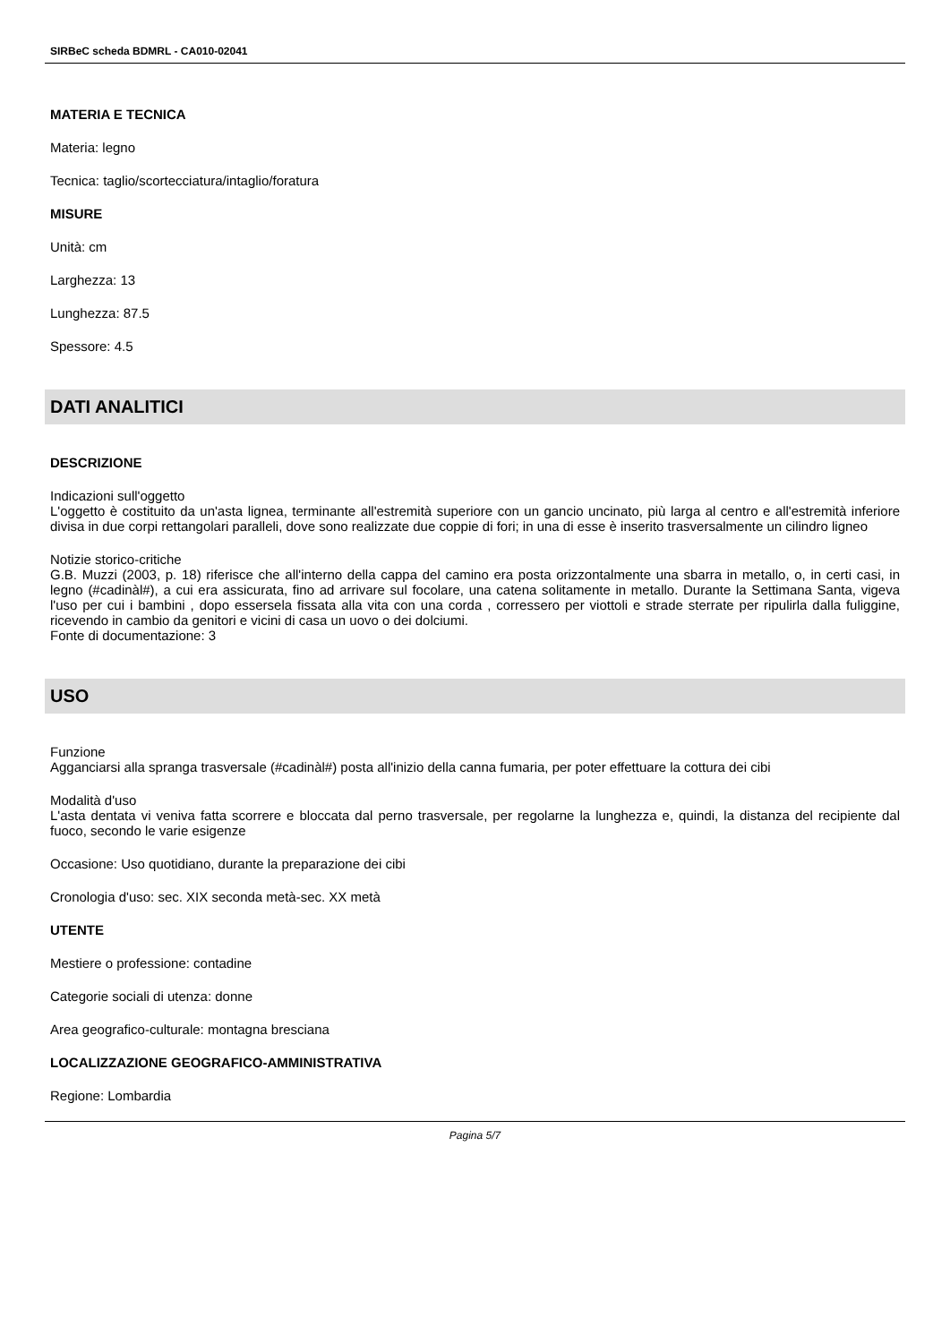SIRBeC scheda BDMRL - CA010-02041
MATERIA E TECNICA
Materia: legno
Tecnica: taglio/scortecciatura/intaglio/foratura
MISURE
Unità: cm
Larghezza: 13
Lunghezza: 87.5
Spessore: 4.5
DATI ANALITICI
DESCRIZIONE
Indicazioni sull'oggetto
L'oggetto è costituito da un'asta lignea, terminante all'estremità superiore con un gancio uncinato, più larga al centro e all'estremità inferiore divisa in due corpi rettangolari paralleli, dove sono realizzate due coppie di fori; in una di esse è inserito trasversalmente un cilindro ligneo
Notizie storico-critiche
G.B. Muzzi (2003, p. 18) riferisce che all'interno della cappa del camino era posta orizzontalmente una sbarra in metallo, o, in certi casi, in legno (#cadinàl#), a cui era assicurata, fino ad arrivare sul focolare, una catena solitamente in metallo. Durante la Settimana Santa, vigeva l'uso per cui i bambini , dopo essersela fissata alla vita con una corda , corressero per viottoli e strade sterrate per ripulirla dalla fuliggine, ricevendo in cambio da genitori e vicini di casa un uovo o dei dolciumi.
Fonte di documentazione: 3
USO
Funzione
Agganciarsi alla spranga trasversale (#cadinàl#) posta all'inizio della canna fumaria, per poter effettuare la cottura dei cibi
Modalità d'uso
L'asta dentata vi veniva fatta scorrere e bloccata dal perno trasversale, per regolarne la lunghezza e, quindi, la distanza del recipiente dal fuoco, secondo le varie esigenze
Occasione: Uso quotidiano, durante la preparazione dei cibi
Cronologia d'uso: sec. XIX seconda metà-sec. XX metà
UTENTE
Mestiere o professione: contadine
Categorie sociali di utenza: donne
Area geografico-culturale: montagna bresciana
LOCALIZZAZIONE GEOGRAFICO-AMMINISTRATIVA
Regione: Lombardia
Pagina 5/7